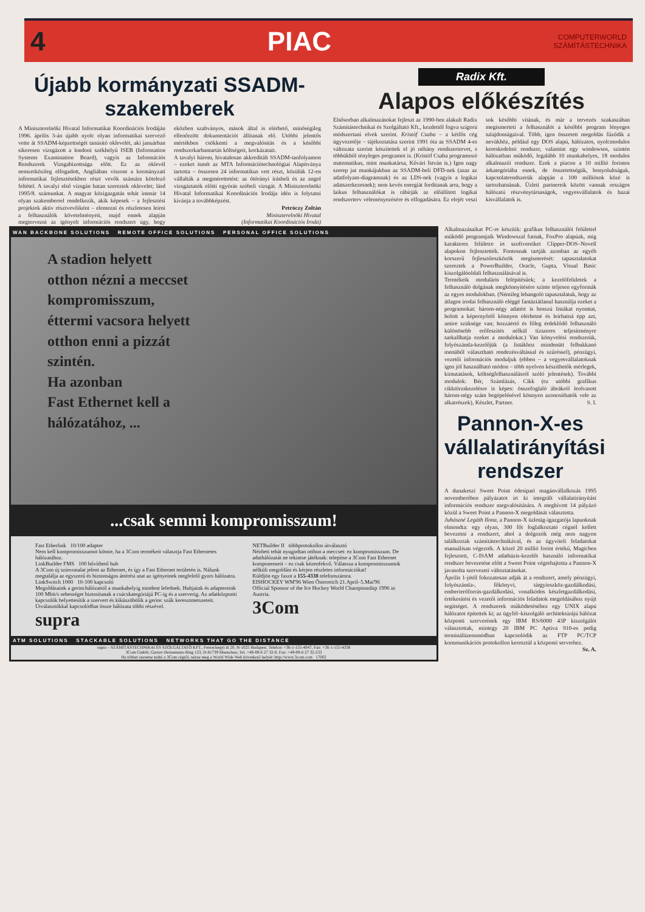4 PIAC COMPUTERWORLD
SZÁMÍTÁSTECHNIKA
Újabb kormányzati SSADM-
szakemberek
A Miniszterelnöki Hivatal Informatikai Koordinációs Irodáján 1996. április 3-án újabb nyolc olyan informatikai szervező vette át SSADM-képzettségét tanúsító oklevelét, aki januárban sikeresen vizsgázott a londoni székhelyű ISEB (Information Systems Examination Board), vagyis az Információs Rendszerek Vizsgabizottsága előtt. Ez az oklevél nemzetközileg elfogadott, Angliában viszont a kormányzati informatikai fejlesztésekben részt vevők számára kötelező feltétel. A tavalyi első vizsgán hatan szereztek oklevelet; lásd 1995/8. számunkat. A magyar közigazgatás tehát immár 14 olyan szakemberrel rendelkezik, akik képesek – a fejlesztési projektek aktív résztvevőiként – elemezni és részletesen leírni a felhasználók követelményeit, majd ennek alapján megtervezni az igényelt információs rendszert úgy, hogy eközben szabványos, mások által is elérhető, minőségileg ellenőrzött dokumentációt állítanak elő. Utóbbi jelentős mértékben csökkenti a megvalósítás és a későbbi rendszerkarbantartás költségeit, kockázatait.
A tavalyi három, hivatalosan akkreditált SSADM-tanfolyamon – ezeket ismét az MTA Információtechnológiai Alapítványa tartotta – összesen 24 informatikus vett részt, közülük 12-en vállalták a megmérettetést: az ötórányi írásbeli és az angol vizsgáztatók előtti egyórás szóbeli vizsgát. A Miniszterelnöki Hivatal Informatikai Koordinációs Irodája idén is folytatni kívánja a továbbképzést.
Petróczy Zoltán
Miniszterelnöki Hivatal
(Informatikai Koordinációs Iroda)
Radix Kft.
Alapos előkészítés
Elsősorban alkalmazásokat fejleszt az 1990-ben alakult Radix Számítástechnikai és Szolgáltató Kft., kezdettől fogva szigorú módszertani elvek szerint. Kristóf Csaba – a kétfős cég ügyvezetője – tájékoztatása szerint 1991 óta az SSADM 4-es változata szerint készítettek el jó néhány rendszertervet, s többükből tényleges programot is. (Kristóf Csaba programozó matematikus, mint munkatársa, Kővári István is.) Igen nagy szerep jut munkájukban az SSADM-beli DFD-nek (azaz az adatfolyam-diagramnak) és az LDS-nek (vagyis a logikai adatszerkezetnek); nem kevés energiát fordítanak arra, hogy a laikus felhasználókat is rábírják az előállított logikai rendszerterv véleményezésére és elfogadására. Ez elejét veszi sok későbbi vitának, és már a tervezés szakaszában megismerteti a felhasználót a későbbi program lényeges tulajdonságaival. Több, igen összetett megoldás fűződik a nevükhöz, például egy DOS alapú, hálózatos, nyolcmodulos kereskedelmi rendszer, valamint egy windowsos, szintén hálózatban működő, legalább 10 munkahelyes, 18 modulos alkalmazói rendszer. Ezek a piacon a 10 millió forintos árkategóriába esnek, de összetettségük, bonyolultságuk, kapcsolatrendszerük alapján a 100 milliósok közé is tartozhatnának. Üzleti partnereik között vannak országos hálózatú részvénytársaságok, vegyesvállalatok és hazai kisvállalatok is.
WAN BACKBONE SOLUTIONS REMOTE OFFICE SOLUTIONS PERSONAL OFFICE SOLUTIONS
A stadion helyett
otthon nézni a meccset
kompromisszum,
éttermi vacsora helyett
otthon enni a pizzát
szintén.
Ha azonban
Fast Ethernet kell a
hálózatához, ...
...csak semmi kompromisszum!
Fast Etherlink 10/100 adapter
Nem kell kompromisszumot kötnie, ha a 3Com termékeit választja Fast Ethernetes hálózatához.
LinkBuilder FMS 100 bővíthető hub
A 3Com új színvonalat jelent az Ethernet, és így a Fast Ethernet területén is. Nálunk megtalálja az egyszerű és biztonságos áttérési utat az igényeinek megfelelő gyors hálózatra.
LinkSwitch 1000 10-100 kapcsoló
Megoldásaink a gerinchálózattól a munkahelyig mindent lefednek. Hubjaink és adaptereink 100 Mbit/s sebességet biztosítanak a csúcskategóriájú PC-ig és a szerverig. Az adatközponti kapcsolók helyettesítik a szervert és kiküszöbölik a gerinc szűk keresztmetszeteit. Útválasztókkal kapcsolódhat össze hálózata többi részével.
supra
NETBuilder II többprotokollos útválasztó
Nézheti tehát nyugodtan otthon a meccset: ez kompromisszum. De adathálózatát ne tekintse játéknak: telepítse a 3Com Fast Ethernet komponenseit – ez csak kézenfekvő. Válassza a kompromisszumok nélküli megoldást és kérjen részletes információkat!
Küldjön egy faxot a 155-4338 telefonszámra.
EISHOCKEY WM'96 Wien Österreich 21.April–5.Mai'96
Official Sponsor of the Ice Hockey World Championship 1996 in Austria.
3Com
ATM SOLUTIONS STACKABLE SOLUTIONS NETWORKS THAT GO THE DISTANCE
supra – SZÁMÍTÁSTECHNIKAI ÉS SZOLGÁLTATÓ KFT., Ferenchegyi út 20, H-1025 Budapest, Telefon: +36-1-155-4047, Fax: +36-1-155-4338
3Com GmbH, Gustav-Heinemann-Ring 123, D-81739 Muenchen, Tel. +49-89-6 27 32-0, Fax: +49-89-6 27 32-233
Ha többet szeretne tudni a 3Com cégről, nézze meg a World Wide Web következő helyét: http://www.3com.com 17002
Alkalmazásaikat PC-re készítik: grafikus felhasználói felülettel működő programjaik Windowszal futnak, FoxPro alapúak, míg karakteres felületre írt szoftvereiket Clipper-DOS–Novell alapokon fejlesztették. Fontosnak tartják azonban az egyéb korszerű fejlesztőeszközök megismerését: tapasztalatokat szereztek a PowerBuilder, Oracle, Gupta, Visual Basic kiszolgálóoldali felhasználásával is.
Termékeik moduláris felépítésűek; a kezelőfelületek a felhasználó dolgának megkönnyítésére szinte teljesen egyformák az egyes modulokban. (Némileg lehangoló tapasztalatuk, hogy az átlagos irodai felhasználó eléggé fantáziátlanul használja ezeket a programokat: három-négy adatért is hosszú listákat nyomtat, holott a képernyőről könnyen elérhetné és leírhatná épp azt, amire szüksége van; hozzáértő és főleg érdeklődő felhasználó különösebb erőfeszítés nélkül tízszeres teljesítményre sarkallhatja ezeket a modulokat.) Van könyvelési rendszerük, folyószámla-kezelőjük (a listákhoz mindenütt felbukkanó menüből választható rendezésváltással és szűréssel), pénzügyi, vezetői információs moduljuk (ebben – a vegyesvállalatoknak igen jól használható módon – több nyelven készíthetők mérlegek, kimutatások, költségfelhasználásról szóló jelentések). További modulok: Bér, Számlázás, Cikk (ez utóbbi grafikus cikktörzskezelésre is képes: összefoglaló ábrákról leolvasott három-négy szám begépelésével könnyen azonosíthatók vele az alkatrészek), Készlet, Partner. S. I.
Pannon-X-es vállalatirányítási rendszer
A dunakeszi Sweet Point édesipari magánvállalkozás 1995 novemberében pályázatot írt ki integrált vállalatirányítási információs rendszer megvalósítására. A meghívott 14 pályázó közül a Sweet Point a Pannon-X megoldását választotta.
Juhászné Legáth Ilona, a Pannon-X üzletág-igazgatója lapunknak elmondta: egy olyan, 300 főt foglalkoztató cégnél kellett bevezetni a rendszert, ahol a dolgozók még nem nagyon találkoztak számítástechnikával, és az ügyviteli feladatokat manuálisan végezték. A közel 20 millió forint értékű, Magicben fejlesztett, C-ISAM adatbázis-kezelőt használó informatikai rendszer bevezetése előtt a Sweet Point végrehajtotta a Pannon-X javasolta szervezeti változtatásokat.
Április 1-jétől fokozatosan adják át a rendszert, amely pénzügyi, folyószámla-, főkönyvi, tárgyieszköz-gazdálkodási, emberierőforrás-gazdálkodási, vonalkódos készletgazdálkodási, értékesítési és vezetői információs feladatok megoldásához nyújt segítséget. A rendszerek működtetéséhez egy UNIX alapú hálózatot építettek ki; az ügyfél–kiszolgáló architektúrájú hálózat központi szerverének egy IBM RS/6000 43P kiszolgálót választottak, mintegy 20 IBM PC Aptiva 910-es pedig terminálüzemmódban kapcsolódik az FTP PC/TCP kommunikációs protokollon keresztül a központi serverhez. Sz. A.